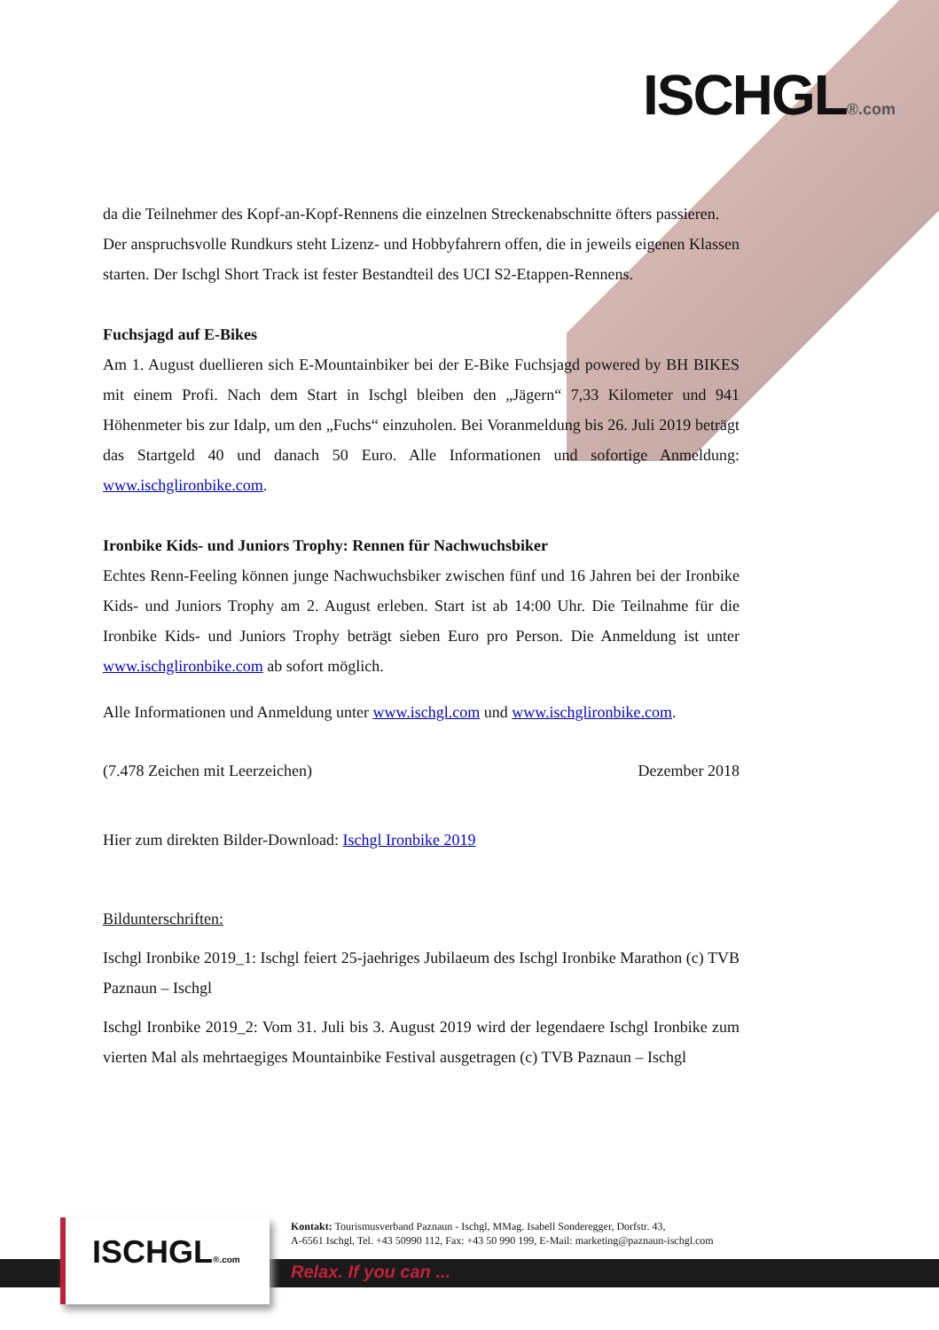ISCHGL®.com
da die Teilnehmer des Kopf-an-Kopf-Rennens die einzelnen Streckenabschnitte öfters passieren.
Der anspruchsvolle Rundkurs steht Lizenz- und Hobbyfahrern offen, die in jeweils eigenen Klassen starten. Der Ischgl Short Track ist fester Bestandteil des UCI S2-Etappen-Rennens.
Fuchsjagd auf E-Bikes
Am 1. August duellieren sich E-Mountainbiker bei der E-Bike Fuchsjagd powered by BH BIKES mit einem Profi. Nach dem Start in Ischgl bleiben den „Jägern“ 7,33 Kilometer und 941 Höhenmeter bis zur Idalp, um den „Fuchs“ einzuholen. Bei Voranmeldung bis 26. Juli 2019 beträgt das Startgeld 40 und danach 50 Euro. Alle Informationen und sofortige Anmeldung: www.ischglironbike.com.
Ironbike Kids- und Juniors Trophy: Rennen für Nachwuchsbiker
Echtes Renn-Feeling können junge Nachwuchsbiker zwischen fünf und 16 Jahren bei der Ironbike Kids- und Juniors Trophy am 2. August erleben. Start ist ab 14:00 Uhr. Die Teilnahme für die Ironbike Kids- und Juniors Trophy beträgt sieben Euro pro Person. Die Anmeldung ist unter www.ischglironbike.com ab sofort möglich.
Alle Informationen und Anmeldung unter www.ischgl.com und www.ischglironbike.com.
(7.478 Zeichen mit Leerzeichen) Dezember 2018
Hier zum direkten Bilder-Download: Ischgl Ironbike 2019
Bildunterschriften:
Ischgl Ironbike 2019_1: Ischgl feiert 25-jaehriges Jubilaeum des Ischgl Ironbike Marathon (c) TVB Paznaun – Ischgl
Ischgl Ironbike 2019_2: Vom 31. Juli bis 3. August 2019 wird der legendaere Ischgl Ironbike zum vierten Mal als mehrtaegiges Mountainbike Festival ausgetragen (c) TVB Paznaun – Ischgl
ISCHGL®.com
Kontakt: Tourismusverband Paznaun - Ischgl, MMag. Isabell Sonderegger, Dorfstr. 43,
A-6561 Ischgl, Tel. +43 50990 112, Fax: +43 50 990 199, E-Mail: marketing@paznaun-ischgl.com
Relax. If you can ...